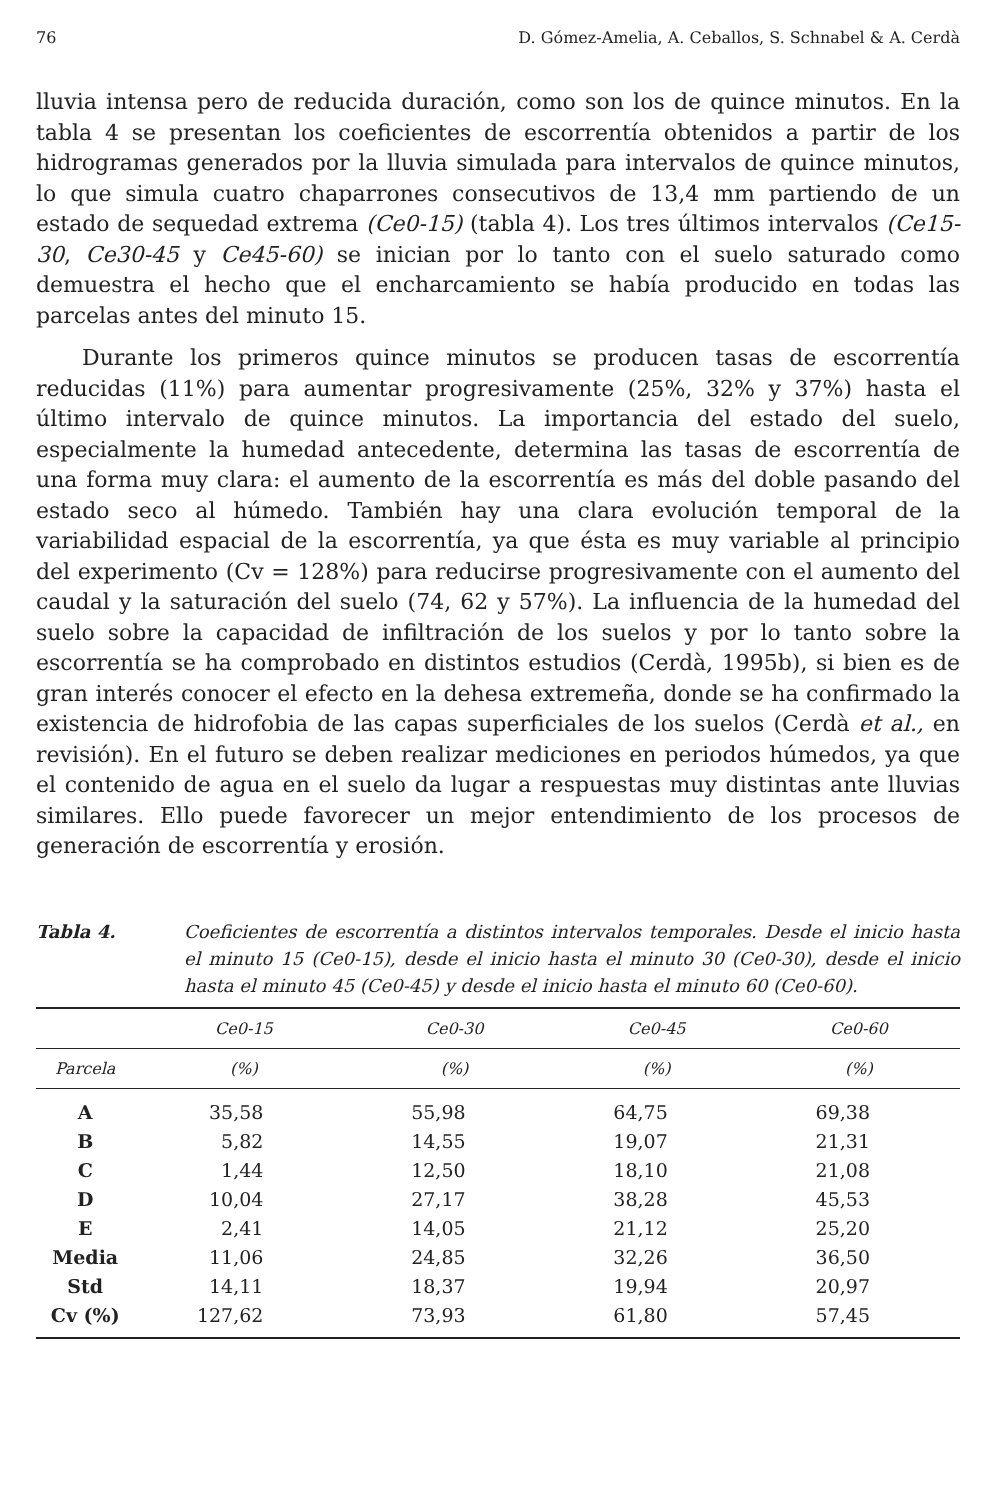76 D. Gómez-Amelia, A. Ceballos, S. Schnabel & A. Cerdà
lluvia intensa pero de reducida duración, como son los de quince minutos. En la tabla 4 se presentan los coeficientes de escorrentía obtenidos a partir de los hidrogramas generados por la lluvia simulada para intervalos de quince minutos, lo que simula cuatro chaparrones consecutivos de 13,4 mm partiendo de un estado de sequedad extrema (Ce0-15) (tabla 4). Los tres últimos intervalos (Ce15-30, Ce30-45 y Ce45-60) se inician por lo tanto con el suelo saturado como demuestra el hecho que el encharcamiento se había producido en todas las parcelas antes del minuto 15.
Durante los primeros quince minutos se producen tasas de escorrentía reducidas (11%) para aumentar progresivamente (25%, 32% y 37%) hasta el último intervalo de quince minutos. La importancia del estado del suelo, especialmente la humedad antecedente, determina las tasas de escorrentía de una forma muy clara: el aumento de la escorrentía es más del doble pasando del estado seco al húmedo. También hay una clara evolución temporal de la variabilidad espacial de la escorrentía, ya que ésta es muy variable al principio del experimento (Cv = 128%) para reducirse progresivamente con el aumento del caudal y la saturación del suelo (74, 62 y 57%). La influencia de la humedad del suelo sobre la capacidad de infiltración de los suelos y por lo tanto sobre la escorrentía se ha comprobado en distintos estudios (Cerdà, 1995b), si bien es de gran interés conocer el efecto en la dehesa extremeña, donde se ha confirmado la existencia de hidrofobia de las capas superficiales de los suelos (Cerdà et al., en revisión). En el futuro se deben realizar mediciones en periodos húmedos, ya que el contenido de agua en el suelo da lugar a respuestas muy distintas ante lluvias similares. Ello puede favorecer un mejor entendimiento de los procesos de generación de escorrentía y erosión.
Tabla 4. Coeficientes de escorrentía a distintos intervalos temporales. Desde el inicio hasta el minuto 15 (Ce0-15), desde el inicio hasta el minuto 30 (Ce0-30), desde el inicio hasta el minuto 45 (Ce0-45) y desde el inicio hasta el minuto 60 (Ce0-60).
| | Ce0-15 | Ce0-30 | Ce0-45 | Ce0-60 |
| --- | --- | --- | --- | --- |
| Parcela | (%) | (%) | (%) | (%) |
| A | 35,58 | 55,98 | 64,75 | 69,38 |
| B | 5,82 | 14,55 | 19,07 | 21,31 |
| C | 1,44 | 12,50 | 18,10 | 21,08 |
| D | 10,04 | 27,17 | 38,28 | 45,53 |
| E | 2,41 | 14,05 | 21,12 | 25,20 |
| Media | 11,06 | 24,85 | 32,26 | 36,50 |
| Std | 14,11 | 18,37 | 19,94 | 20,97 |
| Cv (%) | 127,62 | 73,93 | 61,80 | 57,45 |